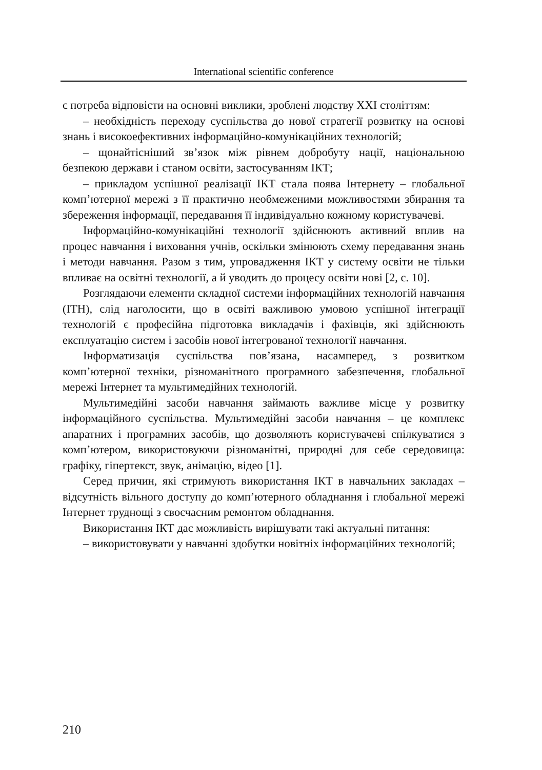International scientific conference
є потреба відповісти на основні виклики, зроблені людству XXI століттям:
– необхідність переходу суспільства до нової стратегії розвитку на основі знань і високоефективних інформаційно-комунікаційних технологій;
– щонайтісніший зв’язок між рівнем добробуту нації, національною безпекою держави і станом освіти, застосуванням ІКТ;
– прикладом успішної реалізації ІКТ стала поява Інтернету – глобальної комп’ютерної мережі з її практично необмеженими можливостями збирання та збереження інформації, передавання її індивідуально кожному користувачеві.
Інформаційно-комунікаційні технології здійснюють активний вплив на процес навчання і виховання учнів, оскільки змінюють схему передавання знань і методи навчання. Разом з тим, упровадження ІКТ у систему освіти не тільки впливає на освітні технології, а й уводить до процесу освіти нові [2, с. 10].
Розглядаючи елементи складної системи інформаційних технологій навчання (ІТН), слід наголосити, що в освіті важливою умовою успішної інтеграції технологій є професійна підготовка викладачів і фахівців, які здійснюють експлуатацію систем і засобів нової інтегрованої технології навчання.
Інформатизація суспільства пов’язана, насамперед, з розвитком комп’ютерної техніки, різноманітного програмного забезпечення, глобальної мережі Інтернет та мультимедійних технологій.
Мультимедійні засоби навчання займають важливе місце у розвитку інформаційного суспільства. Мультимедійні засоби навчання – це комплекс апаратних і програмних засобів, що дозволяють користувачеві спілкуватися з комп’ютером, використовуючи різноманітні, природні для себе середовища: графіку, гіпертекст, звук, анімацію, відео [1].
Серед причин, які стримують використання ІКТ в навчальних закладах – відсутність вільного доступу до комп’ютерного обладнання і глобальної мережі Інтернет труднощі з своєчасним ремонтом обладнання.
Використання ІКТ дає можливість вирішувати такі актуальні питання:
– використовувати у навчанні здобутки новітніх інформаційних технологій;
210